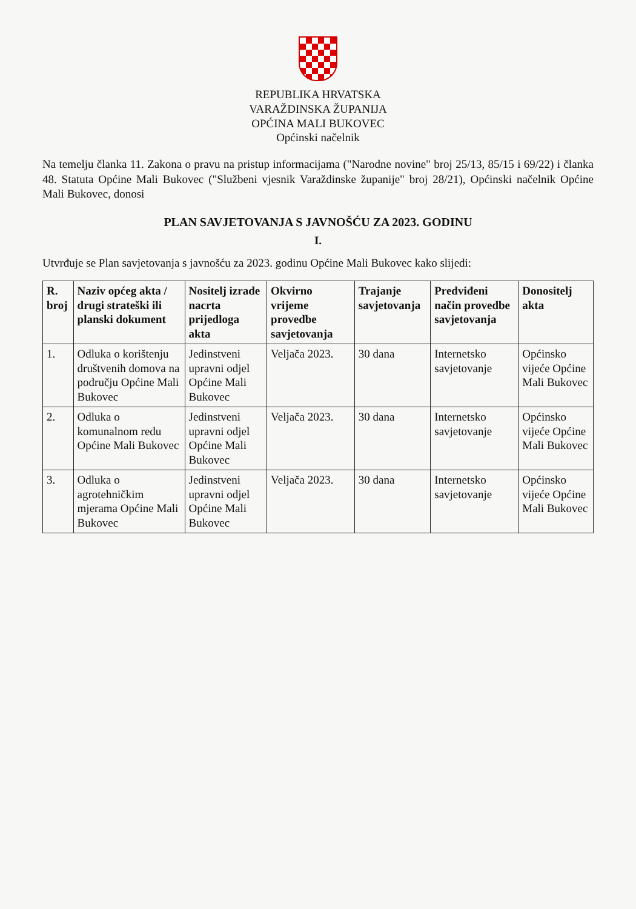REPUBLIKA HRVATSKA
VARAŽDINSKA ŽUPANIJA
OPĆINA MALI BUKOVEC
Općinski načelnik
Na temelju članka 11. Zakona o pravu na pristup informacijama ("Narodne novine" broj 25/13, 85/15 i 69/22) i članka 48. Statuta Općine Mali Bukovec ("Službeni vjesnik Varaždinske županije" broj 28/21), Općinski načelnik Općine Mali Bukovec, donosi
PLAN SAVJETOVANJA S JAVNOŠĆU ZA 2023. GODINU
I.
Utvrđuje se Plan savjetovanja s javnošću za 2023. godinu Općine Mali Bukovec kako slijedi:
| R. broj | Naziv općeg akta / drugi strateški ili planski dokument | Nositelj izrade nacrta prijedloga akta | Okvirno vrijeme provedbe savjetovanja | Trajanje savjetovanja | Predviđeni način provedbe savjetovanja | Donositelj akta |
| --- | --- | --- | --- | --- | --- | --- |
| 1. | Odluka o korištenju društvenih domova na području Općine Mali Bukovec | Jedinstveni upravni odjel Općine Mali Bukovec | Veljača 2023. | 30 dana | Internetsko savjetovanje | Općinsko vijeće Općine Mali Bukovec |
| 2. | Odluka o komunalnom redu Općine Mali Bukovec | Jedinstveni upravni odjel Općine Mali Bukovec | Veljača 2023. | 30 dana | Internetsko savjetovanje | Općinsko vijeće Općine Mali Bukovec |
| 3. | Odluka o agrotehničkim mjerama Općine Mali Bukovec | Jedinstveni upravni odjel Općine Mali Bukovec | Veljača 2023. | 30 dana | Internetsko savjetovanje | Općinsko vijeće Općine Mali Bukovec |